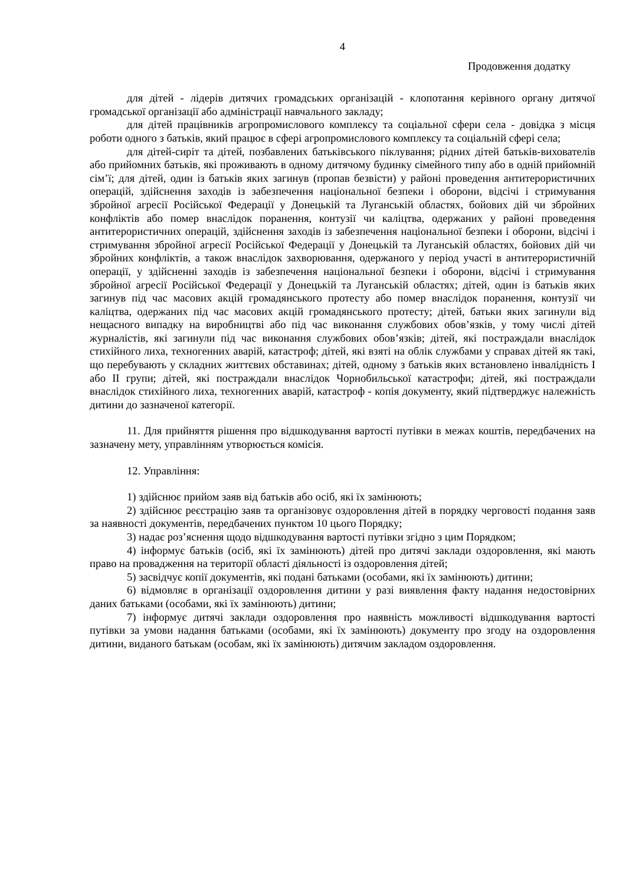4
Продовження додатку
для дітей - лідерів дитячих громадських організацій - клопотання керівного органу дитячої громадської організації або адміністрації навчального закладу;
для дітей працівників агропромислового комплексу та соціальної сфери села - довідка з місця роботи одного з батьків, який працює в сфері агропромислового комплексу та соціальній сфері села;
для дітей-сиріт та дітей, позбавлених батьківського піклування; рідних дітей батьків-вихователів або прийомних батьків, які проживають в одному дитячому будинку сімейного типу або в одній прийомній сім’ї; для дітей, один із батьків яких загинув (пропав безвісти) у районі проведення антитерористичних операцій, здійснення заходів із забезпечення національної безпеки і оборони, відсічі і стримування збройної агресії Російської Федерації у Донецькій та Луганській областях, бойових дій чи збройних конфліктів або помер внаслідок поранення, контузії чи каліцтва, одержаних у районі проведення антитерористичних операцій, здійснення заходів із забезпечення національної безпеки і оборони, відсічі і стримування збройної агресії Російської Федерації у Донецькій та Луганській областях, бойових дій чи збройних конфліктів, а також внаслідок захворювання, одержаного у період участі в антитерористичній операції, у здійсненні заходів із забезпечення національної безпеки і оборони, відсічі і стримування збройної агресії Російської Федерації у Донецькій та Луганській областях; дітей, один із батьків яких загинув під час масових акцій громадянського протесту або помер внаслідок поранення, контузії чи каліцтва, одержаних під час масових акцій громадянського протесту; дітей, батьки яких загинули від нещасного випадку на виробництві або під час виконання службових обов’язків, у тому числі дітей журналістів, які загинули під час виконання службових обов’язків; дітей, які постраждали внаслідок стихійного лиха, техногенних аварій, катастроф; дітей, які взяті на облік службами у справах дітей як такі, що перебувають у складних життєвих обставинах; дітей, одному з батьків яких встановлено інвалідність I або II групи; дітей, які постраждали внаслідок Чорнобильської катастрофи; дітей, які постраждали внаслідок стихійного лиха, техногенних аварій, катастроф - копія документу, який підтверджує належність дитини до зазначеної категорії.
11. Для прийняття рішення про відшкодування вартості путівки в межах коштів, передбачених на зазначену мету, управлінням утворюється комісія.
12. Управління:
1) здійснює прийом заяв від батьків або осіб, які їх замінюють;
2) здійснює реєстрацію заяв та організовує оздоровлення дітей в порядку черговості подання заяв за наявності документів, передбачених пунктом 10 цього Порядку;
3) надає роз’яснення щодо відшкодування вартості путівки згідно з цим Порядком;
4) інформує батьків (осіб, які їх замінюють) дітей про дитячі заклади оздоровлення, які мають право на провадження на території області діяльності із оздоровлення дітей;
5) засвідчує копії документів, які подані батьками (особами, які їх замінюють) дитини;
6) відмовляє в організації оздоровлення дитини у разі виявлення факту надання недостовірних даних батьками (особами, які їх замінюють) дитини;
7) інформує дитячі заклади оздоровлення про наявність можливості відшкодування вартості путівки за умови надання батьками (особами, які їх замінюють) документу про згоду на оздоровлення дитини, виданого батькам (особам, які їх замінюють) дитячим закладом оздоровлення.